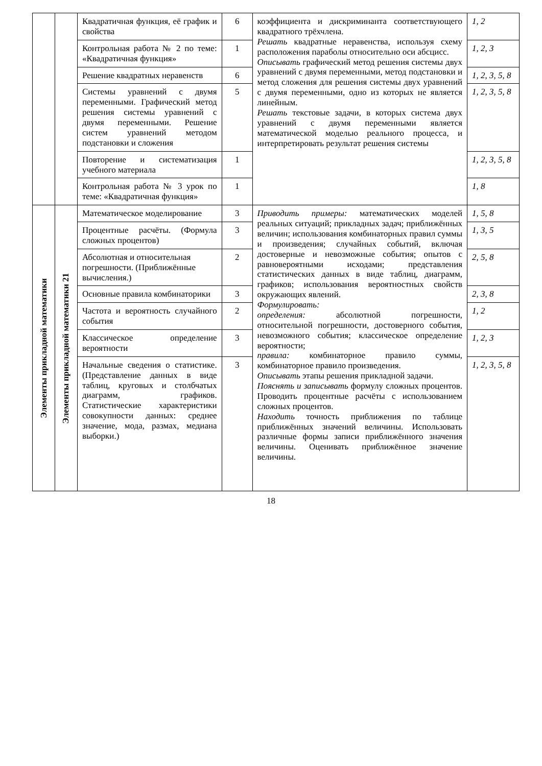| | | Квадратичная функция, её график и свойства | 6 | коэффициента и дискриминанта соответствующего квадратного трёхчлена. Решать квадратные неравенства, используя схему расположения параболы относительно оси абсцисс. Описывать графический метод решения системы двух уравнений с двумя переменными, метод подстановки и метод сложения для решения системы двух уравнений с двумя переменными, одно из которых не является линейным. Решать текстовые задачи, в которых система двух уравнений с двумя переменными является математической моделью реального процесса, и интерпретировать результат решения системы | 1, 2 |
| | | Контрольная работа № 2 по теме: «Квадратичная функция» | 1 | | 1, 2, 3 |
| | | Решение квадратных неравенств | 6 | | 1, 2, 3, 5, 8 |
| | | Системы уравнений с двумя переменными. Графический метод решения системы уравнений с двумя переменными. Решение систем уравнений методом подстановки и сложения | 5 | | 1, 2, 3, 5, 8 |
| | | Повторение и систематизация учебного материала | 1 | | 1, 2, 3, 5, 8 |
| | | Контрольная работа № 3 урок по теме: «Квадратичная функция» | 1 | | 1, 8 |
| Элементы прикладной математики | Элементы прикладной математики 21 | Математическое моделирование | 3 | Приводить примеры: математических моделей реальных ситуаций; прикладных задач; приближённых величин; использования комбинаторных правил суммы и произведения; случайных событий, включая достоверные и невозможные события; опытов с равновероятными исходами; представления статистических данных в виде таблиц, диаграмм, графиков; использования вероятностных свойств окружающих явлений. Формулировать: определения: абсолютной погрешности, относительной погрешности, достоверного события, невозможного события; классическое определение вероятности; правила: комбинаторное правило суммы, комбинаторное правило произведения. Описывать этапы решения прикладной задачи. Пояснять и записывать формулу сложных процентов. Проводить процентные расчёты с использованием сложных процентов. Находить точность приближения по таблице приближённых значений величины. Использовать различные формы записи приближённого значения величины. Оценивать приближённое значение величины. | 1, 5, 8 |
| | | Процентные расчёты. (Формула сложных процентов) | 3 | | 1, 3, 5 |
| | | Абсолютная и относительная погрешности. (Приближённые вычисления.) | 2 | | 2, 5, 8 |
| | | Основные правила комбинаторики | 3 | | 2, 3, 8 |
| | | Частота и вероятность случайного события | 2 | | 1, 2 |
| | | Классическое определение вероятности | 3 | | 1, 2, 3 |
| | | Начальные сведения о статистике. (Представление данных в виде таблиц, круговых и столбчатых диаграмм, графиков. Статистические характеристики совокупности данных: среднее значение, мода, размах, медиана выборки.) | 3 | | 1, 2, 3, 5, 8 |
18